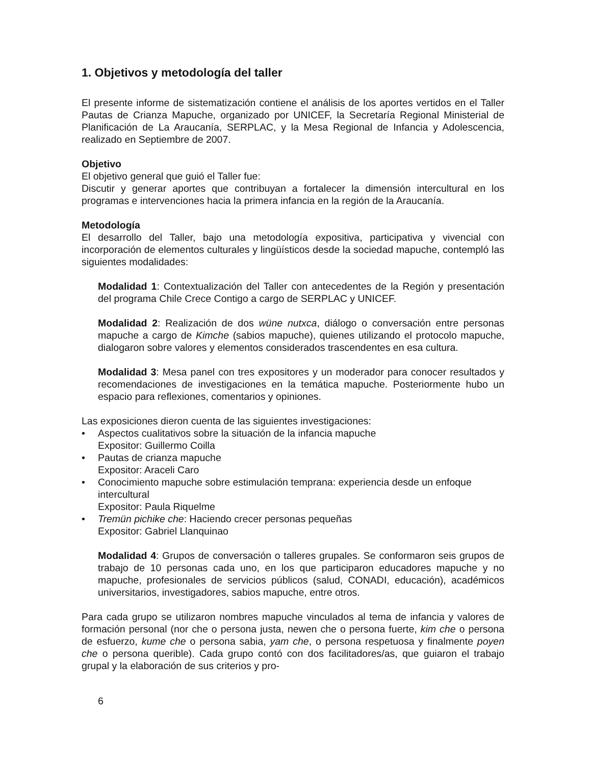1. Objetivos y metodología del taller
El presente informe de sistematización contiene el análisis de los aportes vertidos en el Taller Pautas de Crianza Mapuche, organizado por UNICEF, la Secretaría Regional Ministerial de Planificación de La Araucanía, SERPLAC, y la Mesa Regional de Infancia y Adolescencia, realizado en Septiembre de 2007.
Objetivo
El objetivo general que guió el Taller fue:
Discutir y generar aportes que contribuyan a fortalecer la dimensión intercultural en los programas e intervenciones hacia la primera infancia en la región de la Araucanía.
Metodología
El desarrollo del Taller, bajo una metodología expositiva, participativa y vivencial con incorporación de elementos culturales y lingüísticos desde la sociedad mapuche, contempló las siguientes modalidades:
Modalidad 1: Contextualización del Taller con antecedentes de la Región y presentación del programa Chile Crece Contigo a cargo de SERPLAC y UNICEF.
Modalidad 2: Realización de dos wüne nutxca, diálogo o conversación entre personas mapuche a cargo de Kimche (sabios mapuche), quienes utilizando el protocolo mapuche, dialogaron sobre valores y elementos considerados trascendentes en esa cultura.
Modalidad 3: Mesa panel con tres expositores y un moderador para conocer resultados y recomendaciones de investigaciones en la temática mapuche. Posteriormente hubo un espacio para reflexiones, comentarios y opiniones.
Las exposiciones dieron cuenta de las siguientes investigaciones:
• Aspectos cualitativos sobre la situación de la infancia mapuche
Expositor: Guillermo Coilla
• Pautas de crianza mapuche
Expositor: Araceli Caro
• Conocimiento mapuche sobre estimulación temprana: experiencia desde un enfoque intercultural
Expositor: Paula Riquelme
• Tremün pichike che: Haciendo crecer personas pequeñas
Expositor: Gabriel Llanquinao
Modalidad 4: Grupos de conversación o talleres grupales. Se conformaron seis grupos de trabajo de 10 personas cada uno, en los que participaron educadores mapuche y no mapuche, profesionales de servicios públicos (salud, CONADI, educación), académicos universitarios, investigadores, sabios mapuche, entre otros.
Para cada grupo se utilizaron nombres mapuche vinculados al tema de infancia y valores de formación personal (nor che o persona justa, newen che o persona fuerte, kim che o persona de esfuerzo, kume che o persona sabia, yam che, o persona respetuosa y finalmente poyen che o persona querible). Cada grupo contó con dos facilitadores/as, que guiaron el trabajo grupal y la elaboración de sus criterios y pro-
6